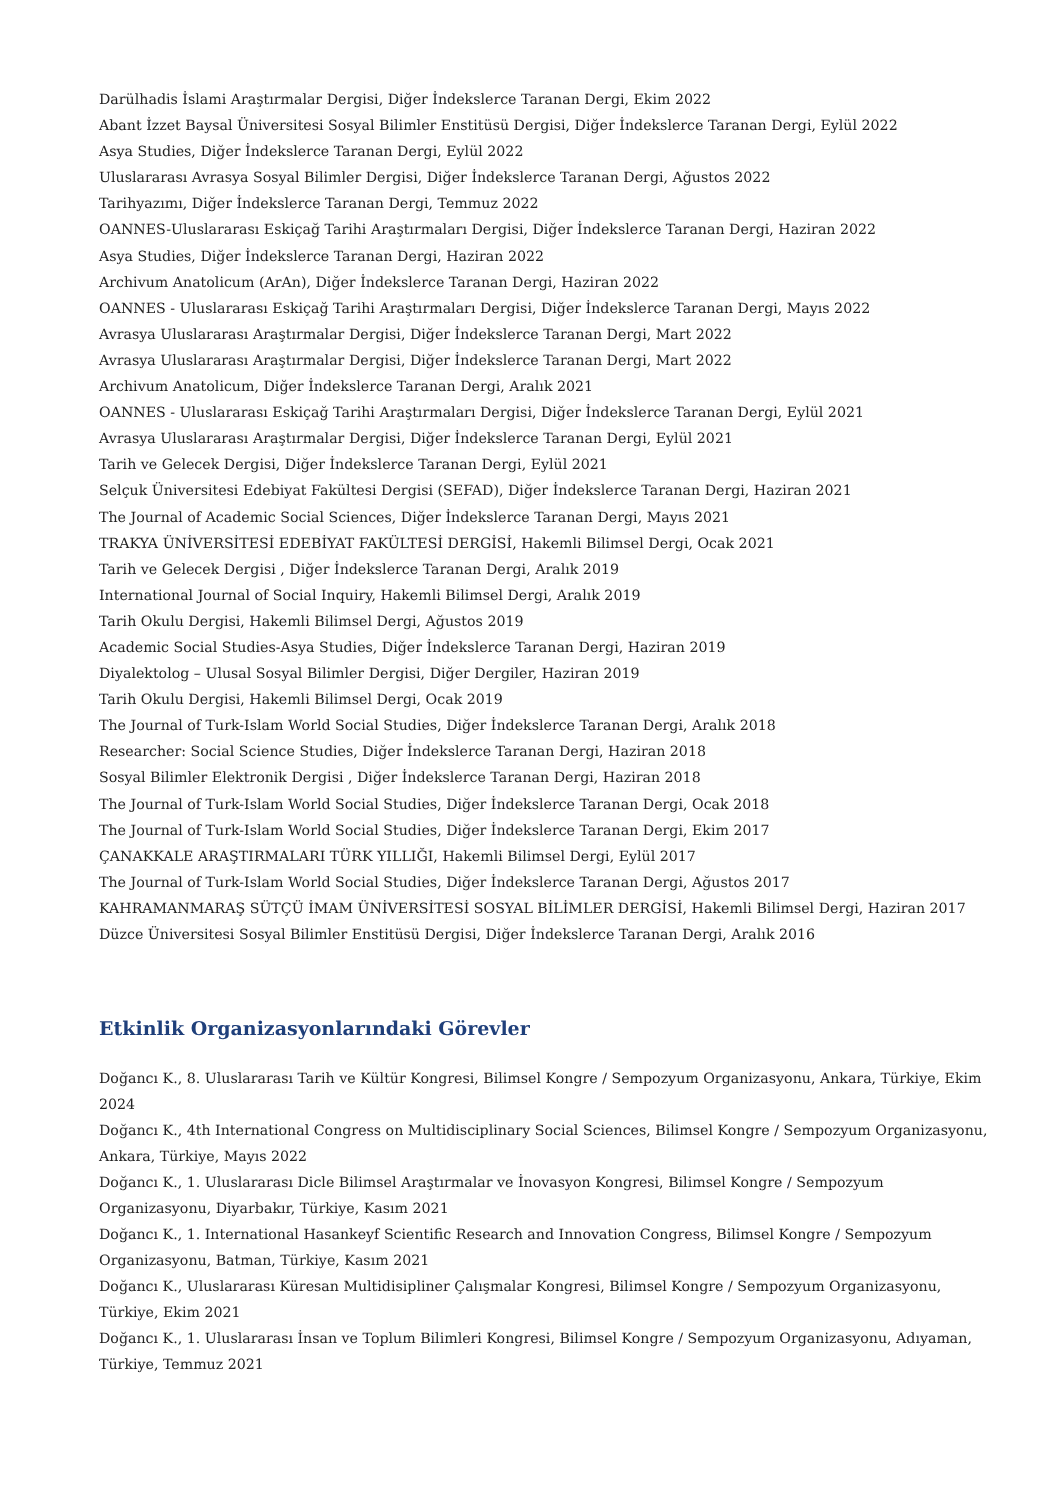Darülhadis İslami Araştırmalar Dergisi, Diğer İndekslerce Taranan Dergi, Ekim 2022
Abant İzzet Baysal Üniversitesi Sosyal Bilimler Enstitüsü Dergisi, Diğer İndekslerce Taranan Dergi, Eylül 2022
Asya Studies, Diğer İndekslerce Taranan Dergi, Eylül 2022
Uluslararası Avrasya Sosyal Bilimler Dergisi, Diğer İndekslerce Taranan Dergi, Ağustos 2022
Tarihyazımı, Diğer İndekslerce Taranan Dergi, Temmuz 2022
OANNES-Uluslararası Eskiçağ Tarihi Araştırmaları Dergisi, Diğer İndekslerce Taranan Dergi, Haziran 2022
Asya Studies, Diğer İndekslerce Taranan Dergi, Haziran 2022
Archivum Anatolicum (ArAn), Diğer İndekslerce Taranan Dergi, Haziran 2022
OANNES - Uluslararası Eskiçağ Tarihi Araştırmaları Dergisi, Diğer İndekslerce Taranan Dergi, Mayıs 2022
Avrasya Uluslararası Araştırmalar Dergisi, Diğer İndekslerce Taranan Dergi, Mart 2022
Avrasya Uluslararası Araştırmalar Dergisi, Diğer İndekslerce Taranan Dergi, Mart 2022
Archivum Anatolicum, Diğer İndekslerce Taranan Dergi, Aralık 2021
OANNES - Uluslararası Eskiçağ Tarihi Araştırmaları Dergisi, Diğer İndekslerce Taranan Dergi, Eylül 2021
Avrasya Uluslararası Araştırmalar Dergisi, Diğer İndekslerce Taranan Dergi, Eylül 2021
Tarih ve Gelecek Dergisi, Diğer İndekslerce Taranan Dergi, Eylül 2021
Selçuk Üniversitesi Edebiyat Fakültesi Dergisi (SEFAD), Diğer İndekslerce Taranan Dergi, Haziran 2021
The Journal of Academic Social Sciences, Diğer İndekslerce Taranan Dergi, Mayıs 2021
TRAKYA ÜNİVERSİTESİ EDEBİYAT FAKÜLTESİ DERGİSİ, Hakemli Bilimsel Dergi, Ocak 2021
Tarih ve Gelecek Dergisi , Diğer İndekslerce Taranan Dergi, Aralık 2019
International Journal of Social Inquiry, Hakemli Bilimsel Dergi, Aralık 2019
Tarih Okulu Dergisi, Hakemli Bilimsel Dergi, Ağustos 2019
Academic Social Studies-Asya Studies, Diğer İndekslerce Taranan Dergi, Haziran 2019
Diyalektolog – Ulusal Sosyal Bilimler Dergisi, Diğer Dergiler, Haziran 2019
Tarih Okulu Dergisi, Hakemli Bilimsel Dergi, Ocak 2019
The Journal of Turk-Islam World Social Studies, Diğer İndekslerce Taranan Dergi, Aralık 2018
Researcher: Social Science Studies, Diğer İndekslerce Taranan Dergi, Haziran 2018
Sosyal Bilimler Elektronik Dergisi , Diğer İndekslerce Taranan Dergi, Haziran 2018
The Journal of Turk-Islam World Social Studies, Diğer İndekslerce Taranan Dergi, Ocak 2018
The Journal of Turk-Islam World Social Studies, Diğer İndekslerce Taranan Dergi, Ekim 2017
ÇANAKKALE ARAŞTIRMALARI TÜRK YILLIĞI, Hakemli Bilimsel Dergi, Eylül 2017
The Journal of Turk-Islam World Social Studies, Diğer İndekslerce Taranan Dergi, Ağustos 2017
KAHRAMANMARAŞ SÜTÇÜ İMAM ÜNİVERSİTESİ SOSYAL BİLİMLER DERGİSİ, Hakemli Bilimsel Dergi, Haziran 2017
Düzce Üniversitesi Sosyal Bilimler Enstitüsü Dergisi, Diğer İndekslerce Taranan Dergi, Aralık 2016
Etkinlik Organizasyonlarındaki Görevler
Doğancı K., 8. Uluslararası Tarih ve Kültür Kongresi, Bilimsel Kongre / Sempozyum Organizasyonu, Ankara, Türkiye, Ekim 2024
Doğancı K., 4th International Congress on Multidisciplinary Social Sciences, Bilimsel Kongre / Sempozyum Organizasyonu, Ankara, Türkiye, Mayıs 2022
Doğancı K., 1. Uluslararası Dicle Bilimsel Araştırmalar ve İnovasyon Kongresi, Bilimsel Kongre / Sempozyum Organizasyonu, Diyarbakır, Türkiye, Kasım 2021
Doğancı K., 1. International Hasankeyf Scientific Research and Innovation Congress, Bilimsel Kongre / Sempozyum Organizasyonu, Batman, Türkiye, Kasım 2021
Doğancı K., Uluslararası Küresan Multidisipliner Çalışmalar Kongresi, Bilimsel Kongre / Sempozyum Organizasyonu, Türkiye, Ekim 2021
Doğancı K., 1. Uluslararası İnsan ve Toplum Bilimleri Kongresi, Bilimsel Kongre / Sempozyum Organizasyonu, Adıyaman, Türkiye, Temmuz 2021